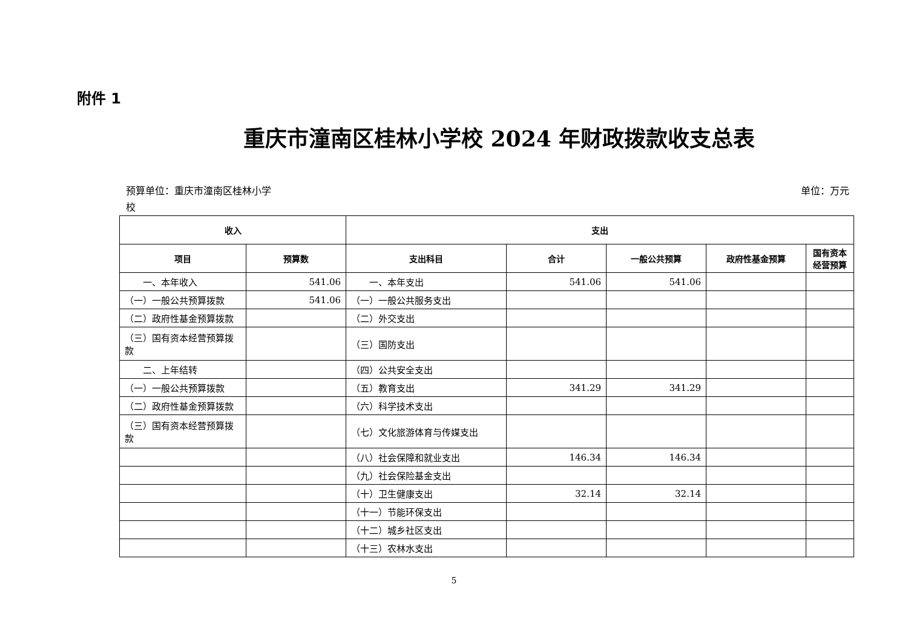附件 1
重庆市潼南区桂林小学校 2024 年财政拨款收支总表
预算单位：重庆市潼南区桂林小学
校
单位：万元
| 收入 | | 支出 | | | | |
| --- | --- | --- | --- | --- | --- | --- |
| 项目 | 预算数 | 支出科目 | 合计 | 一般公共预算 | 政府性基金预算 | 国有资本经营预算 |
| 一、本年收入 | 541.06 | 一、本年支出 | 541.06 | 541.06 | | |
| （一）一般公共预算拨款 | 541.06 | （一）一般公共服务支出 | | | | |
| （二）政府性基金预算拨款 | | （二）外交支出 | | | | |
| （三）国有资本经营预算拨款 | | （三）国防支出 | | | | |
| 二、上年结转 | | （四）公共安全支出 | | | | |
| （一）一般公共预算拨款 | | （五）教育支出 | 341.29 | 341.29 | | |
| （二）政府性基金预算拨款 | | （六）科学技术支出 | | | | |
| （三）国有资本经营预算拨款 | | （七）文化旅游体育与传媒支出 | | | | |
| | | （八）社会保障和就业支出 | 146.34 | 146.34 | | |
| | | （九）社会保险基金支出 | | | | |
| | | （十）卫生健康支出 | 32.14 | 32.14 | | |
| | | （十一）节能环保支出 | | | | |
| | | （十二）城乡社区支出 | | | | |
| | | （十三）农林水支出 | | | | |
5